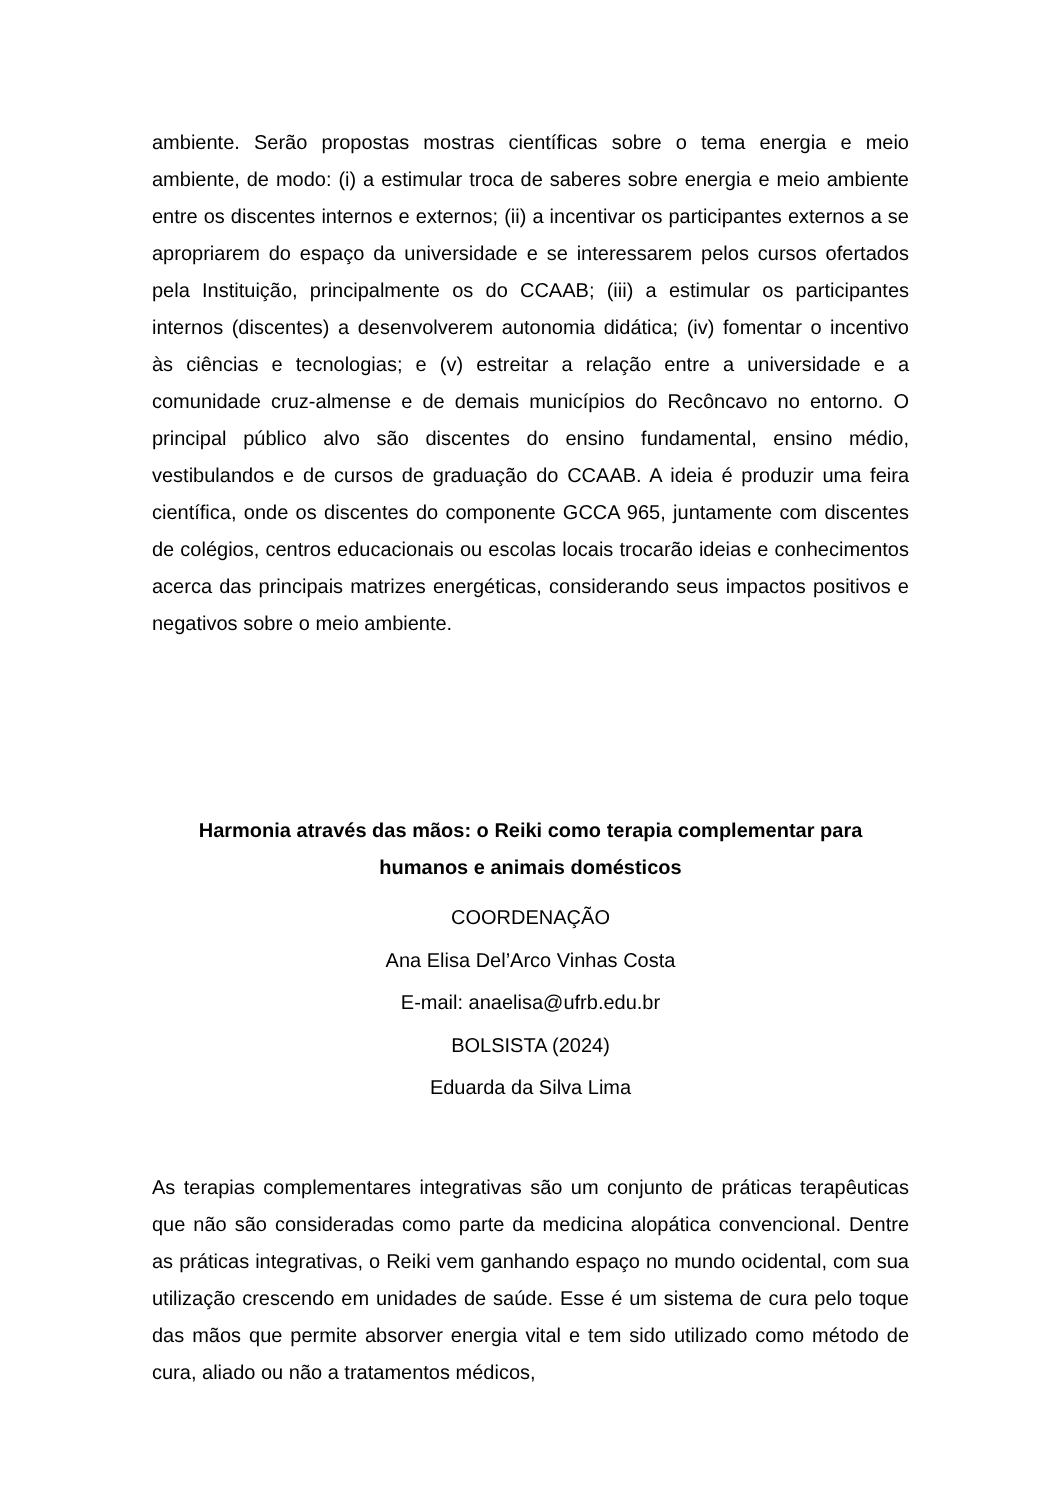ambiente. Serão propostas mostras científicas sobre o tema energia e meio ambiente, de modo: (i) a estimular troca de saberes sobre energia e meio ambiente entre os discentes internos e externos; (ii) a incentivar os participantes externos a se apropriarem do espaço da universidade e se interessarem pelos cursos ofertados pela Instituição, principalmente os do CCAAB; (iii) a estimular os participantes internos (discentes) a desenvolverem autonomia didática; (iv) fomentar o incentivo às ciências e tecnologias; e (v) estreitar a relação entre a universidade e a comunidade cruz-almense e de demais municípios do Recôncavo no entorno. O principal público alvo são discentes do ensino fundamental, ensino médio, vestibulandos e de cursos de graduação do CCAAB. A ideia é produzir uma feira científica, onde os discentes do componente GCCA 965, juntamente com discentes de colégios, centros educacionais ou escolas locais trocarão ideias e conhecimentos acerca das principais matrizes energéticas, considerando seus impactos positivos e negativos sobre o meio ambiente.
Harmonia através das mãos: o Reiki como terapia complementar para humanos e animais domésticos
COORDENAÇÃO
Ana Elisa Del’Arco Vinhas Costa
E-mail: anaelisa@ufrb.edu.br
BOLSISTA (2024)
Eduarda da Silva Lima
As terapias complementares integrativas são um conjunto de práticas terapêuticas que não são consideradas como parte da medicina alopática convencional. Dentre as práticas integrativas, o Reiki vem ganhando espaço no mundo ocidental, com sua utilização crescendo em unidades de saúde. Esse é um sistema de cura pelo toque das mãos que permite absorver energia vital e tem sido utilizado como método de cura, aliado ou não a tratamentos médicos,